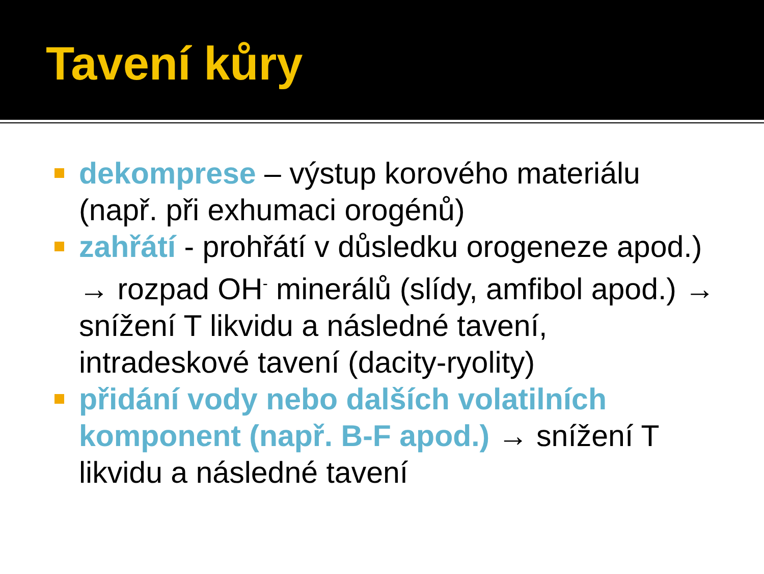Tavení kůry
dekomprese – výstup korového materiálu (např. při exhumaci orogénů)
zahřátí - prohřátí v důsledku orogeneze apod.) → rozpad OH<sup>-</sup> minerálů (slídy, amfibol apod.) → snížení T likvidu a následné tavení, intradeskové tavení (dacity-ryolity)
přidání vody nebo dalších volatilních komponent (např. B-F apod.) → snížení T likvidu a následné tavení